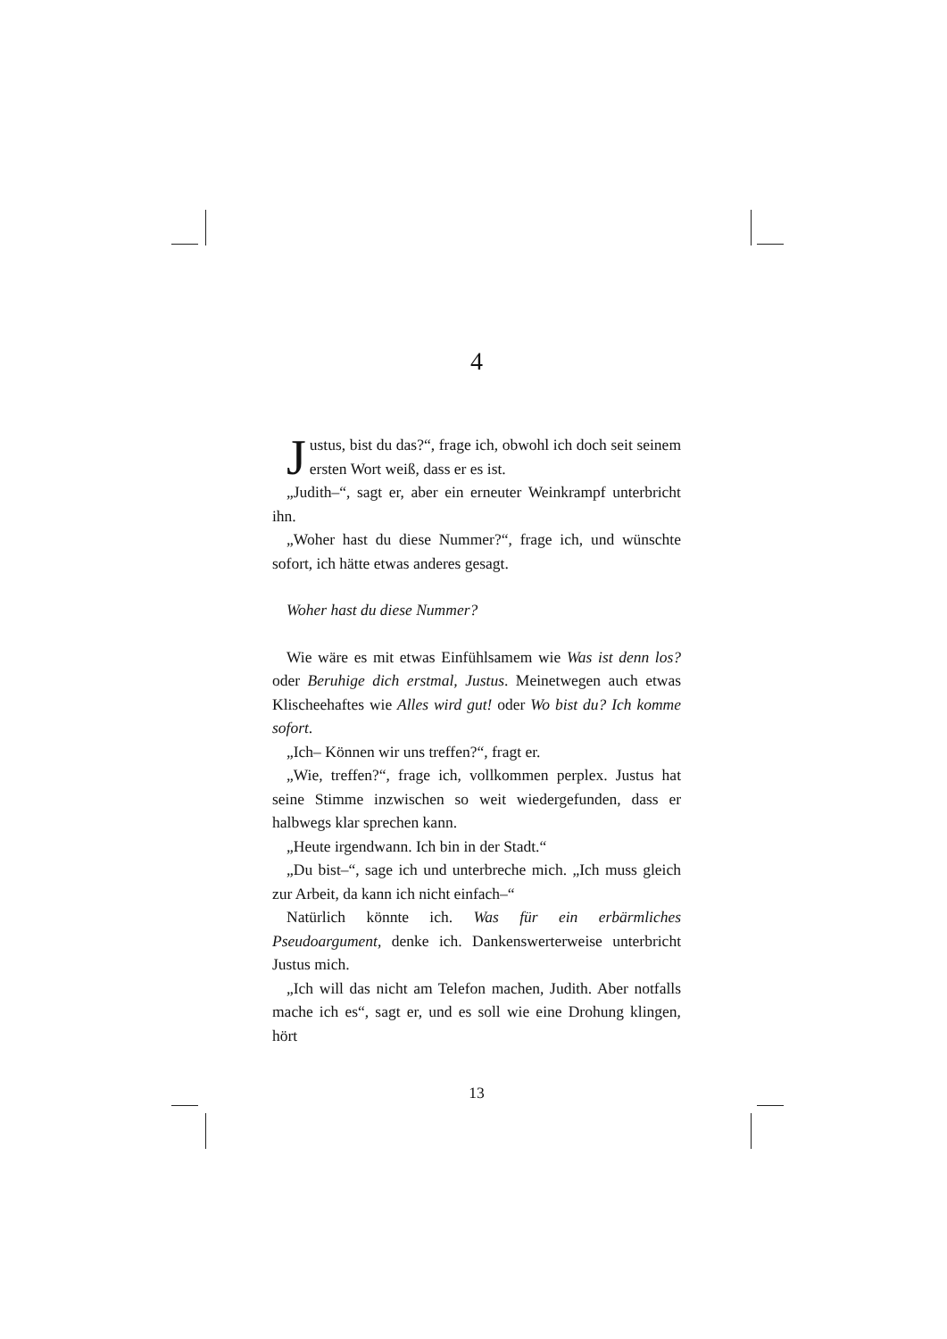4
Justus, bist du das?“, frage ich, obwohl ich doch seit seinem ersten Wort weiß, dass er es ist.
„Judith–“, sagt er, aber ein erneuter Weinkrampf unterbricht ihn.
„Woher hast du diese Nummer?“, frage ich, und wünschte sofort, ich hätte etwas anderes gesagt.
Woher hast du diese Nummer?
Wie wäre es mit etwas Einfühlsamem wie Was ist denn los? oder Beruhige dich erstmal, Justus. Meinetwegen auch etwas Klischeehaftes wie Alles wird gut! oder Wo bist du? Ich komme sofort.
„Ich– Können wir uns treffen?“, fragt er.
„Wie, treffen?“, frage ich, vollkommen perplex. Justus hat seine Stimme inzwischen so weit wiedergefunden, dass er halbwegs klar sprechen kann.
„Heute irgendwann. Ich bin in der Stadt.“
„Du bist–“, sage ich und unterbreche mich. „Ich muss gleich zur Arbeit, da kann ich nicht einfach–“
Natürlich könnte ich. Was für ein erbärmliches Pseudoargument, denke ich. Dankenswerterweise unterbricht Justus mich.
„Ich will das nicht am Telefon machen, Judith. Aber notfalls mache ich es“, sagt er, und es soll wie eine Drohung klingen, hört
13